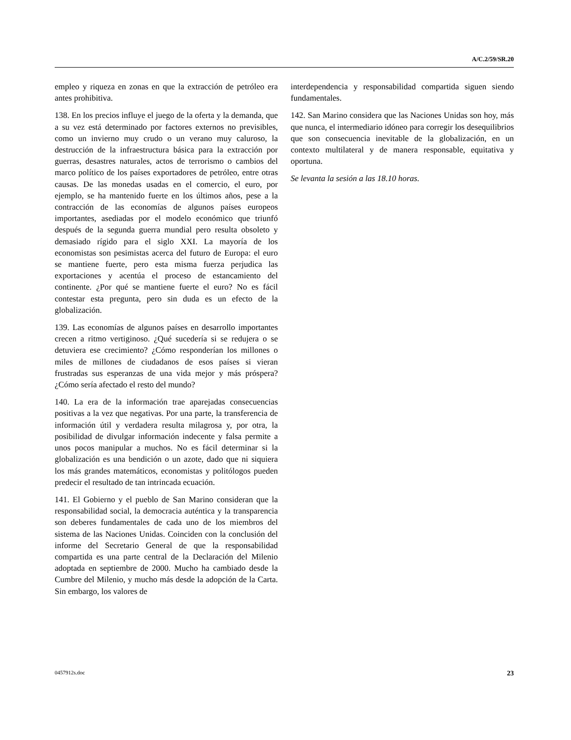A/C.2/59/SR.20
empleo y riqueza en zonas en que la extracción de petróleo era antes prohibitiva.
138. En los precios influye el juego de la oferta y la demanda, que a su vez está determinado por factores externos no previsibles, como un invierno muy crudo o un verano muy caluroso, la destrucción de la infraestructura básica para la extracción por guerras, desastres naturales, actos de terrorismo o cambios del marco político de los países exportadores de petróleo, entre otras causas. De las monedas usadas en el comercio, el euro, por ejemplo, se ha mantenido fuerte en los últimos años, pese a la contracción de las economías de algunos países europeos importantes, asediadas por el modelo económico que triunfó después de la segunda guerra mundial pero resulta obsoleto y demasiado rígido para el siglo XXI. La mayoría de los economistas son pesimistas acerca del futuro de Europa: el euro se mantiene fuerte, pero esta misma fuerza perjudica las exportaciones y acentúa el proceso de estancamiento del continente. ¿Por qué se mantiene fuerte el euro? No es fácil contestar esta pregunta, pero sin duda es un efecto de la globalización.
139. Las economías de algunos países en desarrollo importantes crecen a ritmo vertiginoso. ¿Qué sucedería si se redujera o se detuviera ese crecimiento? ¿Cómo responderían los millones o miles de millones de ciudadanos de esos países si vieran frustradas sus esperanzas de una vida mejor y más próspera? ¿Cómo sería afectado el resto del mundo?
140. La era de la información trae aparejadas consecuencias positivas a la vez que negativas. Por una parte, la transferencia de información útil y verdadera resulta milagrosa y, por otra, la posibilidad de divulgar información indecente y falsa permite a unos pocos manipular a muchos. No es fácil determinar si la globalización es una bendición o un azote, dado que ni siquiera los más grandes matemáticos, economistas y politólogos pueden predecir el resultado de tan intrincada ecuación.
141. El Gobierno y el pueblo de San Marino consideran que la responsabilidad social, la democracia auténtica y la transparencia son deberes fundamentales de cada uno de los miembros del sistema de las Naciones Unidas. Coinciden con la conclusión del informe del Secretario General de que la responsabilidad compartida es una parte central de la Declaración del Milenio adoptada en septiembre de 2000. Mucho ha cambiado desde la Cumbre del Milenio, y mucho más desde la adopción de la Carta. Sin embargo, los valores de
interdependencia y responsabilidad compartida siguen siendo fundamentales.
142. San Marino considera que las Naciones Unidas son hoy, más que nunca, el intermediario idóneo para corregir los desequilibrios que son consecuencia inevitable de la globalización, en un contexto multilateral y de manera responsable, equitativa y oportuna.
Se levanta la sesión a las 18.10 horas.
0457912s.doc 23